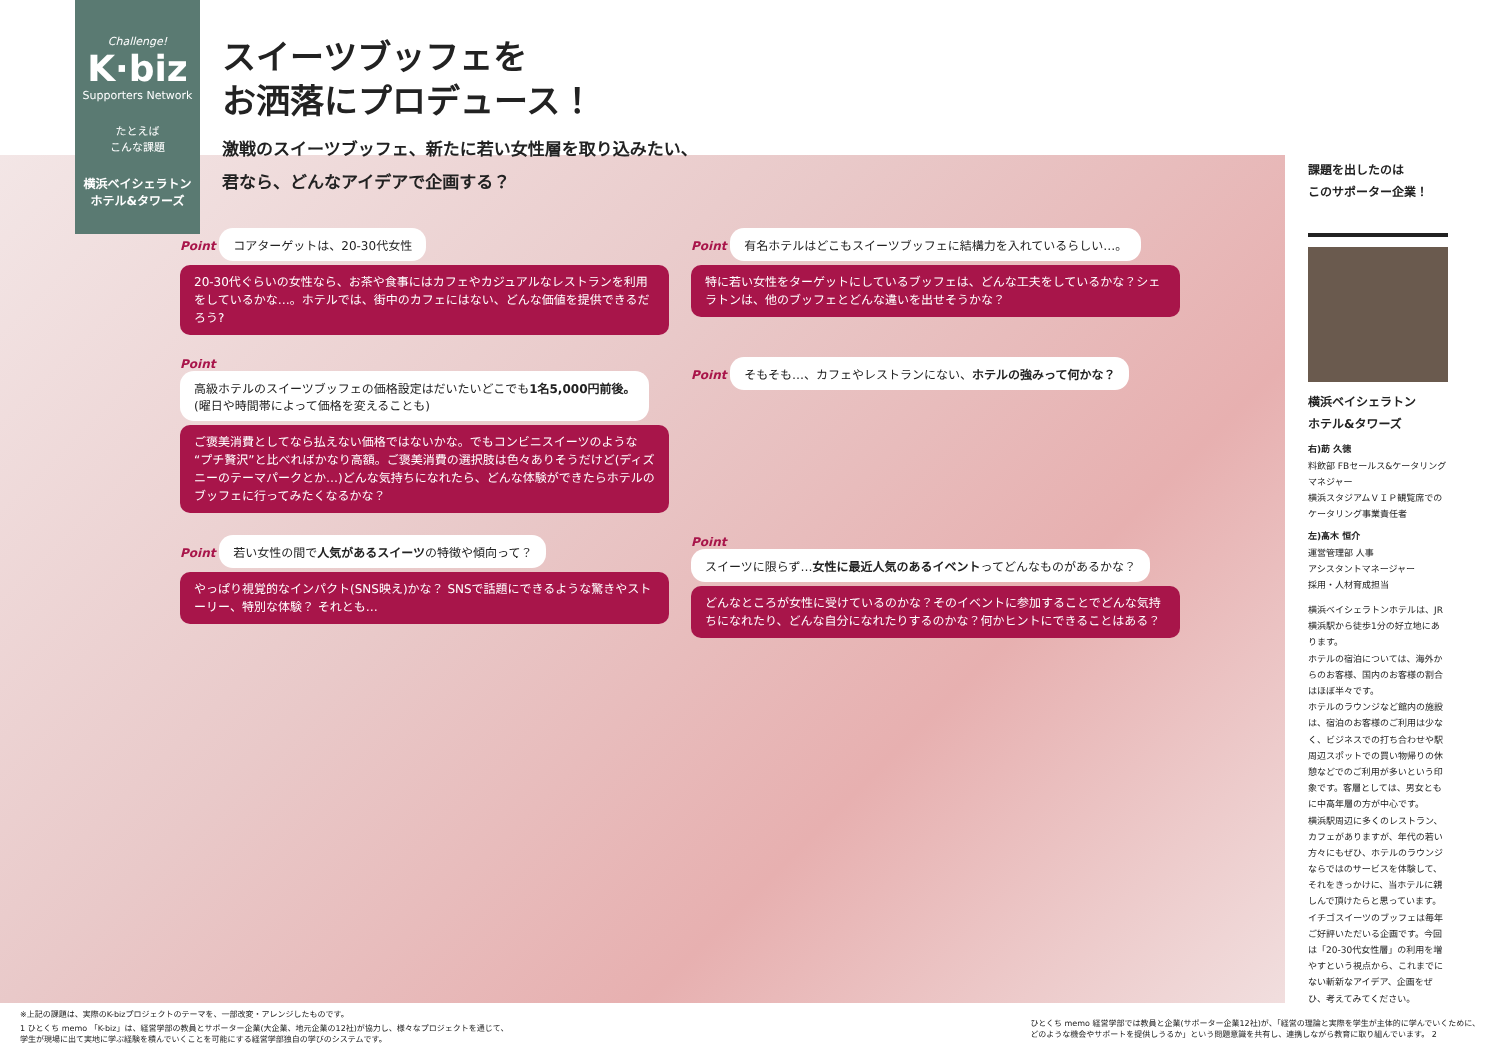Challenge!
K·biz
Supporters Network
たとえば
こんな課題
横浜ベイシェラトン
ホテル&タワーズ
スイーツブッフェを
お洒落にプロデュース！
激戦のスイーツブッフェ、新たに若い女性層を取り込みたい、
君なら、どんなアイデアで企画する？
Point コアターゲットは、20-30代女性
20-30代ぐらいの女性なら、お茶や食事にはカフェやカジュアルなレストランを利用をしているかな…。ホテルでは、街中のカフェにはない、どんな価値を提供できるだろう?
Point 有名ホテルはどこもスイーツブッフェに結構力を入れているらしい…。
特に若い女性をターゲットにしているブッフェは、どんな工夫をしているかな？シェラトンは、他のブッフェとどんな違いを出せそうかな？
Point 高級ホテルのスイーツブッフェの価格設定はだいたいどこでも1名5,000円前後。
(曜日や時間帯によって価格を変えることも)
ご褒美消費としてなら払えない価格ではないかな。でもコンビニスイーツのような“プチ贅沢”と比べればかなり高額。ご褒美消費の選択肢は色々ありそうだけど(ディズニーのテーマパークとか…)どんな気持ちになれたら、どんな体験ができたらホテルのブッフェに行ってみたくなるかな？
Point そもそも…、カフェやレストランにない、ホテルの強みって何かな？
Point 若い女性の間で人気があるスイーツの特徴や傾向って？
やっぱり視覚的なインパクト(SNS映え)かな？ SNSで話題にできるような驚きやストーリー、特別な体験？ それとも…
Point スイーツに限らず…女性に最近人気のあるイベントってどんなものがあるかな？
どんなところが女性に受けているのかな？そのイベントに参加することでどんな気持ちになれたり、どんな自分になれたりするのかな？何かヒントにできることはある？
課題を出したのは
このサポーター企業！
横浜ベイシェラトン
ホテル&タワーズ
右)莇 久徳
料飲部 FBセールス&ケータリングマネジャー
横浜スタジアムＶＩＰ観覧席でのケータリング事業責任者
左)髙木 恒介
運営管理部 人事
アシスタントマネージャー
採用・人材育成担当
横浜ベイシェラトンホテルは、JR横浜駅から徒歩1分の好立地にあります。
ホテルの宿泊については、海外からのお客様、国内のお客様の割合はほぼ半々です。
ホテルのラウンジなど館内の施設は、宿泊のお客様のご利用は少なく、ビジネスでの打ち合わせや駅周辺スポットでの買い物帰りの休憩などでのご利用が多いという印象です。客層としては、男女ともに中高年層の方が中心です。
横浜駅周辺に多くのレストラン、カフェがありますが、年代の若い方々にもぜひ、ホテルのラウンジならではのサービスを体験して、それをきっかけに、当ホテルに親しんで頂けたらと思っています。
イチゴスイーツのブッフェは毎年ご好評いただいる企画です。今回は「20-30代女性層」の利用を増やすという視点から、これまでにない斬新なアイデア、企画をぜひ、考えてみてください。
※上記の課題は、実際のK-bizプロジェクトのテーマを、一部改変・アレンジしたものです。
1 ひとくち memo 「K-biz」は、経営学部の教員とサポーター企業(大企業、地元企業の12社)が協力し、様々なプロジェクトを通じて、
学生が現場に出て実地に学ぶ経験を積んでいくことを可能にする経営学部独自の学びのシステムです。
ひとくち memo 経営学部では教員と企業(サポーター企業12社)が、「経営の理論と実際を学生が主体的に学んでいくために、
どのような機会やサポートを提供しうるか」という問題意識を共有し、連携しながら教育に取り組んでいます。 2